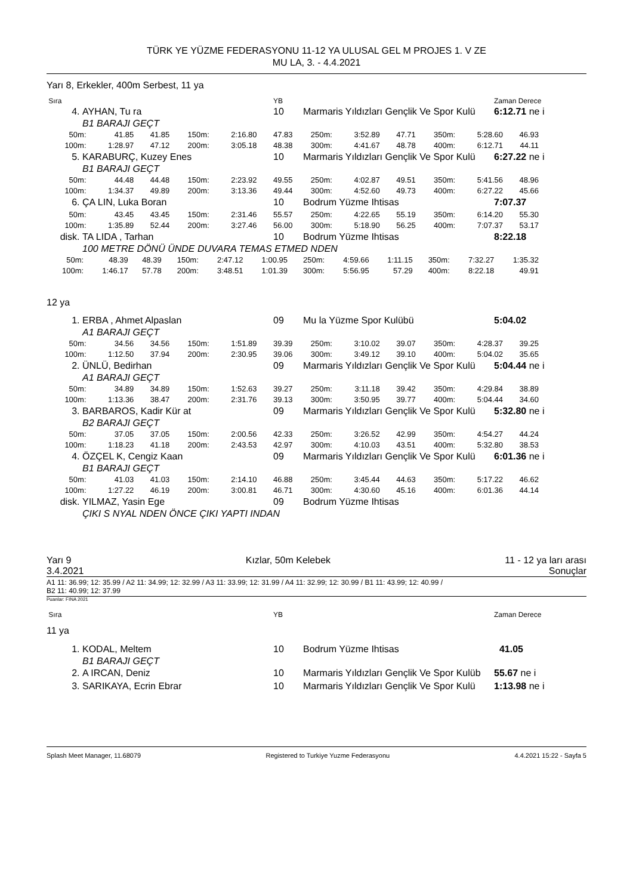TÜRK YE YÜZME FEDERASYONU 11-12 YA ULUSAL GEL M PROJES 1. V ZE
MU LA, 3. - 4.4.2021
Yarı 8, Erkekler, 400m Serbest, 11 ya
| Sıra | | YB | | Zaman Derece |
| 4. | AYHAN, Tu ra | 10 | Marmaris Yıldızları Gençlik Ve Spor Kulü | 6:12.71 ne i |
| | B1 BARAJI GEÇT | | | |
| 50m: | 41.85 | 41.85 | 150m: | 2:16.80 | 47.83 | 250m: | 3:52.89 | 47.71 | 350m: | 5:28.60 | 46.93 | |
| 100m: | 1:28.97 | 47.12 | 200m: | 3:05.18 | 48.38 | 300m: | 4:41.67 | 48.78 | 400m: | 6:12.71 | 44.11 | |
| 5. | KARABURÇ, Kuzey Enes | 10 | Marmaris Yıldızları Gençlik Ve Spor Kulü | 6:27.22 ne i |
| | B1 BARAJI GEÇT | | | |
| 50m: | 44.48 | 44.48 | 150m: | 2:23.92 | 49.55 | 250m: | 4:02.87 | 49.51 | 350m: | 5:41.56 | 48.96 | |
| 100m: | 1:34.37 | 49.89 | 200m: | 3:13.36 | 49.44 | 300m: | 4:52.60 | 49.73 | 400m: | 6:27.22 | 45.66 | |
| 6. | ÇA LIN, Luka Boran | 10 | Bodrum Yüzme Ihtisas | 7:07.37 |
| 50m: | 43.45 | 43.45 | 150m: | 2:31.46 | 55.57 | 250m: | 4:22.65 | 55.19 | 350m: | 6:14.20 | 55.30 | |
| 100m: | 1:35.89 | 52.44 | 200m: | 3:27.46 | 56.00 | 300m: | 5:18.90 | 56.25 | 400m: | 7:07.37 | 53.17 | |
| disk. | TA LIDA , Tarhan | 10 | Bodrum Yüzme Ihtisas | 8:22.18 |
| | 100 METRE DÖNÜ ÜNDE DUVARA TEMAS ETMED NDEN | | | |
| 50m: | 48.39 | 48.39 | 150m: | 2:47.12 | 1:00.95 | 250m: | 4:59.66 | 1:11.15 | 350m: | 7:32.27 | 1:35.32 | |
| 100m: | 1:46.17 | 57.78 | 200m: | 3:48.51 | 1:01.39 | 300m: | 5:56.95 | 57.29 | 400m: | 8:22.18 | 49.91 | |
12 ya
| 1. | ERBA , Ahmet Alpaslan | 09 | Mu la Yüzme Spor Kulübü | 5:04.02 |
| | A1 BARAJI GEÇT | | | |
| 50m: | 34.56 | 34.56 | 150m: | 1:51.89 | 39.39 | 250m: | 3:10.02 | 39.07 | 350m: | 4:28.37 | 39.25 | |
| 100m: | 1:12.50 | 37.94 | 200m: | 2:30.95 | 39.06 | 300m: | 3:49.12 | 39.10 | 400m: | 5:04.02 | 35.65 | |
| 2. | ÜNLÜ, Bedirhan | 09 | Marmaris Yıldızları Gençlik Ve Spor Kulü | 5:04.44 ne i |
| | A1 BARAJI GEÇT | | | |
| 50m: | 34.89 | 34.89 | 150m: | 1:52.63 | 39.27 | 250m: | 3:11.18 | 39.42 | 350m: | 4:29.84 | 38.89 | |
| 100m: | 1:13.36 | 38.47 | 200m: | 2:31.76 | 39.13 | 300m: | 3:50.95 | 39.77 | 400m: | 5:04.44 | 34.60 | |
| 3. | BARBAROS, Kadir Kür at | 09 | Marmaris Yıldızları Gençlik Ve Spor Kulü | 5:32.80 ne i |
| | B2 BARAJI GEÇT | | | |
| 50m: | 37.05 | 37.05 | 150m: | 2:00.56 | 42.33 | 250m: | 3:26.52 | 42.99 | 350m: | 4:54.27 | 44.24 | |
| 100m: | 1:18.23 | 41.18 | 200m: | 2:43.53 | 42.97 | 300m: | 4:10.03 | 43.51 | 400m: | 5:32.80 | 38.53 | |
| 4. | ÖZÇEL K, Cengiz Kaan | 09 | Marmaris Yıldızları Gençlik Ve Spor Kulü | 6:01.36 ne i |
| | B1 BARAJI GEÇT | | | |
| 50m: | 41.03 | 41.03 | 150m: | 2:14.10 | 46.88 | 250m: | 3:45.44 | 44.63 | 350m: | 5:17.22 | 46.62 | |
| 100m: | 1:27.22 | 46.19 | 200m: | 3:00.81 | 46.71 | 300m: | 4:30.60 | 45.16 | 400m: | 6:01.36 | 44.14 | |
| disk. | YILMAZ, Yasin Ege | 09 | Bodrum Yüzme Ihtisas | |
| | ÇIKI S NYAL NDEN ÖNCE ÇIKI YAPTI INDAN | | | |
Yarı 9 Kızlar, 50m Kelebek 11 - 12 ya ları arası
3.4.2021 Sonuçlar
A1 11: 36.99; 12: 35.99 / A2 11: 34.99; 12: 32.99 / A3 11: 33.99; 12: 31.99 / A4 11: 32.99; 12: 30.99 / B1 11: 43.99; 12: 40.99 /
B2 11: 40.99; 12: 37.99
Puanlar: FINA 2021
| Sıra | | YB | | Zaman Derece |
| 11 ya | | | | |
| 1. | KODAL, Meltem | 10 | Bodrum Yüzme Ihtisas | 41.05 |
| | B1 BARAJI GEÇT | | | |
| 2. | A IRCAN, Deniz | 10 | Marmaris Yıldızları Gençlik Ve Spor Kulüb | 55.67 ne i |
| 3. | SARIKAYA, Ecrin Ebrar | 10 | Marmaris Yıldızları Gençlik Ve Spor Kulü | 1:13.98 ne i |
Splash Meet Manager, 11.68079 Registered to Turkiye Yuzme Federasyonu 4.4.2021 15:22 - Sayfa 5